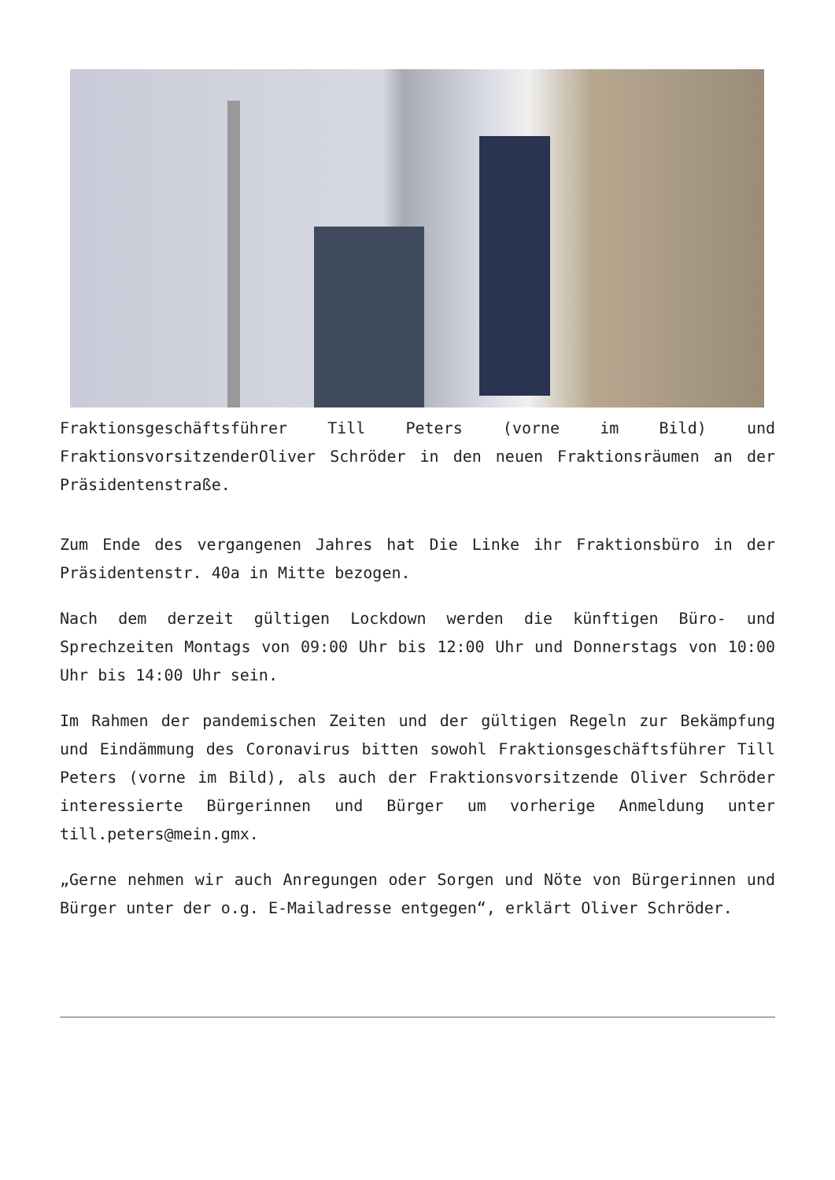Fraktionsgeschäftsführer Till Peters (vorne im Bild) und FraktionsvorsitzenderOliver Schröder in den neuen Fraktionsräumen an der Präsidentenstraße.
Zum Ende des vergangenen Jahres hat Die Linke ihr Fraktionsbüro in der Präsidentenstr. 40a in Mitte bezogen.
Nach dem derzeit gültigen Lockdown werden die künftigen Büro- und Sprechzeiten Montags von 09:00 Uhr bis 12:00 Uhr und Donnerstags von 10:00 Uhr bis 14:00 Uhr sein.
Im Rahmen der pandemischen Zeiten und der gültigen Regeln zur Bekämpfung und Eindämmung des Coronavirus bitten sowohl Fraktionsgeschäftsführer Till Peters (vorne im Bild), als auch der Fraktionsvorsitzende Oliver Schröder interessierte Bürgerinnen und Bürger um vorherige Anmeldung unter till.peters@mein.gmx.
„Gerne nehmen wir auch Anregungen oder Sorgen und Nöte von Bürgerinnen und Bürger unter der o.g. E-Mailadresse entgegen“, erklärt Oliver Schröder.